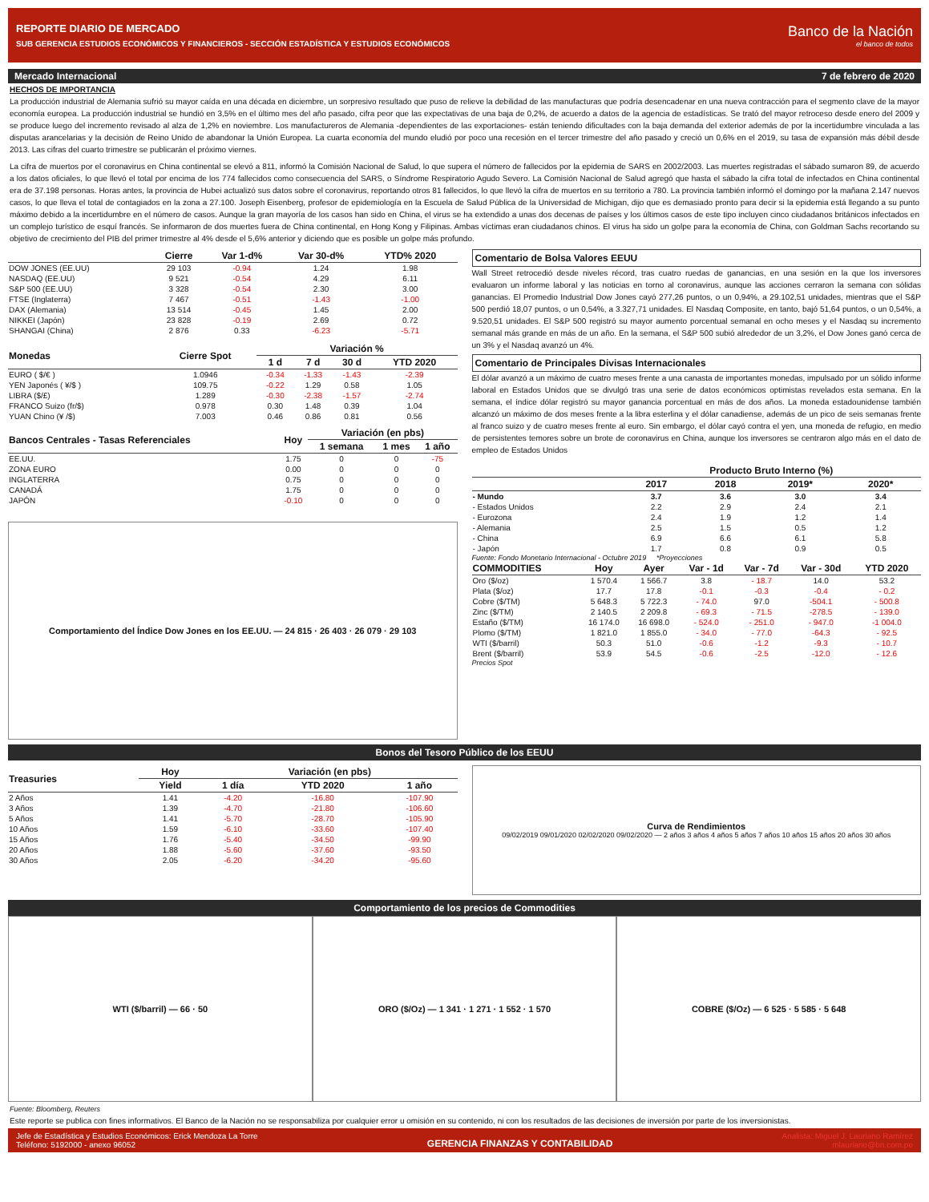REPORTE DIARIO DE MERCADO
SUB GERENCIA ESTUDIOS ECONÓMICOS Y FINANCIEROS - SECCIÓN ESTADÍSTICA Y ESTUDIOS ECONÓMICOS
Banco de la Nación
el banco de todos
Mercado Internacional 7 de febrero de 2020
HECHOS DE IMPORTANCIA
La producción industrial de Alemania sufrió su mayor caída en una década en diciembre, un sorpresivo resultado que puso de relieve la debilidad de las manufacturas que podría desencadenar en una nueva contracción para el segmento clave de la mayor economía europea. La producción industrial se hundió en 3,5% en el último mes del año pasado, cifra peor que las expectativas de una baja de 0,2%, de acuerdo a datos de la agencia de estadísticas. Se trató del mayor retroceso desde enero del 2009 y se produce luego del incremento revisado al alza de 1,2% en noviembre. Los manufactureros de Alemania -dependientes de las exportaciones- están teniendo dificultades con la baja demanda del exterior además de por la incertidumbre vinculada a las disputas arancelarias y la decisión de Reino Unido de abandonar la Unión Europea. La cuarta economía del mundo eludió por poco una recesión en el tercer trimestre del año pasado y creció un 0,6% en el 2019, su tasa de expansión más débil desde 2013. Las cifras del cuarto trimestre se publicarán el próximo viernes.
La cifra de muertos por el coronavirus en China continental se elevó a 811, informó la Comisión Nacional de Salud, lo que supera el número de fallecidos por la epidemia de SARS en 2002/2003. Las muertes registradas el sábado sumaron 89, de acuerdo a los datos oficiales, lo que llevó el total por encima de los 774 fallecidos como consecuencia del SARS, o Síndrome Respiratorio Agudo Severo. La Comisión Nacional de Salud agregó que hasta el sábado la cifra total de infectados en China continental era de 37.198 personas. Horas antes, la provincia de Hubei actualizó sus datos sobre el coronavirus, reportando otros 81 fallecidos, lo que llevó la cifra de muertos en su territorio a 780. La provincia también informó el domingo por la mañana 2.147 nuevos casos, lo que lleva el total de contagiados en la zona a 27.100. Joseph Eisenberg, profesor de epidemiología en la Escuela de Salud Pública de la Universidad de Michigan, dijo que es demasiado pronto para decir si la epidemia está llegando a su punto máximo debido a la incertidumbre en el número de casos. Aunque la gran mayoría de los casos han sido en China, el virus se ha extendido a unas dos decenas de países y los últimos casos de este tipo incluyen cinco ciudadanos británicos infectados en un complejo turístico de esquí francés. Se informaron de dos muertes fuera de China continental, en Hong Kong y Filipinas. Ambas víctimas eran ciudadanos chinos. El virus ha sido un golpe para la economía de China, con Goldman Sachs recortando su objetivo de crecimiento del PIB del primer trimestre al 4% desde el 5,6% anterior y diciendo que es posible un golpe más profundo.
| | Cierre | Var 1-d% | Var 30-d% | YTD% 2020 |
| --- | --- | --- | --- | --- |
| DOW JONES (EE.UU) | 29 103 | -0.94 | 1.24 | 1.98 |
| NASDAQ (EE.UU) | 9 521 | -0.54 | 4.29 | 6.11 |
| S&P 500 (EE.UU) | 3 328 | -0.54 | 2.30 | 3.00 |
| FTSE (Inglaterra) | 7 467 | -0.51 | -1.43 | -1.00 |
| DAX (Alemania) | 13 514 | -0.45 | 1.45 | 2.00 |
| NIKKEI (Japón) | 23 828 | -0.19 | 2.69 | 0.72 |
| SHANGAI (China) | 2 876 | 0.33 | -6.23 | -5.71 |
| Monedas | Cierre Spot | Variación % | | | |
| --- | --- | --- | --- | --- | --- |
| | | 1 d | 7 d | 30 d | YTD 2020 |
| EURO ( $/€ ) | 1.0946 | -0.34 | -1.33 | -1.43 | -2.39 |
| YEN Japonés ( ¥/$ ) | 109.75 | -0.22 | 1.29 | 0.58 | 1.05 |
| LIBRA ($/£) | 1.289 | -0.30 | -2.38 | -1.57 | -2.74 |
| FRANCO Suizo (fr/$) | 0.978 | 0.30 | 1.48 | 0.39 | 1.04 |
| YUAN Chino (¥ /$) | 7.003 | 0.46 | 0.86 | 0.81 | 0.56 |
| Bancos Centrales - Tasas Referenciales | Hoy | Variación (en pbs) | | |
| --- | --- | --- | --- | --- |
| | | 1 semana | 1 mes | 1 año |
| EE.UU. | 1.75 | 0 | 0 | -75 |
| ZONA EURO | 0.00 | 0 | 0 | 0 |
| INGLATERRA | 0.75 | 0 | 0 | 0 |
| CANADÁ | 1.75 | 0 | 0 | 0 |
| JAPÓN | -0.10 | 0 | 0 | 0 |
Comportamiento del Índice Dow Jones en los EE.UU. — 24 815 · 26 403 · 26 079 · 29 103
Comentario de Bolsa Valores EEUU
Wall Street retrocedió desde niveles récord, tras cuatro ruedas de ganancias, en una sesión en la que los inversores evaluaron un informe laboral y las noticias en torno al coronavirus, aunque las acciones cerraron la semana con sólidas ganancias. El Promedio Industrial Dow Jones cayó 277,26 puntos, o un 0,94%, a 29.102,51 unidades, mientras que el S&P 500 perdió 18,07 puntos, o un 0,54%, a 3.327,71 unidades. El Nasdaq Composite, en tanto, bajó 51,64 puntos, o un 0,54%, a 9.520,51 unidades. El S&P 500 registró su mayor aumento porcentual semanal en ocho meses y el Nasdaq su incremento semanal más grande en más de un año. En la semana, el S&P 500 subió alrededor de un 3,2%, el Dow Jones ganó cerca de un 3% y el Nasdaq avanzó un 4%.
Comentario de Principales Divisas Internacionales
El dólar avanzó a un máximo de cuatro meses frente a una canasta de importantes monedas, impulsado por un sólido informe laboral en Estados Unidos que se divulgó tras una serie de datos económicos optimistas revelados esta semana. En la semana, el índice dólar registró su mayor ganancia porcentual en más de dos años. La moneda estadounidense también alcanzó un máximo de dos meses frente a la libra esterlina y el dólar canadiense, además de un pico de seis semanas frente al franco suizo y de cuatro meses frente al euro. Sin embargo, el dólar cayó contra el yen, una moneda de refugio, en medio de persistentes temores sobre un brote de coronavirus en China, aunque los inversores se centraron algo más en el dato de empleo de Estados Unidos
| | Producto Bruto Interno (%) | | | |
| --- | --- | --- | --- | --- |
| | 2017 | 2018 | 2019* | 2020* |
| - Mundo | 3.7 | 3.6 | 3.0 | 3.4 |
| - Estados Unidos | 2.2 | 2.9 | 2.4 | 2.1 |
| - Eurozona | 2.4 | 1.9 | 1.2 | 1.4 |
| - Alemania | 2.5 | 1.5 | 0.5 | 1.2 |
| - China | 6.9 | 6.6 | 6.1 | 5.8 |
| - Japón | 1.7 | 0.8 | 0.9 | 0.5 |
Fuente: Fondo Monetario Internacional - Octubre 2019 *Proyecciones
| COMMODITIES | Hoy | Ayer | Var - 1d | Var - 7d | Var - 30d | YTD 2020 |
| --- | --- | --- | --- | --- | --- | --- |
| Oro ($/oz) | 1 570.4 | 1 566.7 | 3.8 | - 18.7 | 14.0 | 53.2 |
| Plata ($/oz) | 17.7 | 17.8 | -0.1 | -0.3 | -0.4 | - 0.2 |
| Cobre ($/TM) | 5 648.3 | 5 722.3 | - 74.0 | 97.0 | -504.1 | - 500.8 |
| Zinc ($/TM) | 2 140.5 | 2 209.8 | - 69.3 | - 71.5 | -278.5 | - 139.0 |
| Estaño ($/TM) | 16 174.0 | 16 698.0 | - 524.0 | - 251.0 | - 947.0 | -1 004.0 |
| Plomo ($/TM) | 1 821.0 | 1 855.0 | - 34.0 | - 77.0 | -64.3 | - 92.5 |
| WTI ($/barril) | 50.3 | 51.0 | -0.6 | -1.2 | -9.3 | - 10.7 |
| Brent ($/barril) | 53.9 | 54.5 | -0.6 | -2.5 | -12.0 | - 12.6 |
Precios Spot
Bonos del Tesoro Público de los EEUU
| Treasuries | Hoy | Variación (en pbs) | | |
| --- | --- | --- | --- | --- |
| | Yield | 1 día | YTD 2020 | 1 año |
| 2 Años | 1.41 | -4.20 | -16.80 | -107.90 |
| 3 Años | 1.39 | -4.70 | -21.80 | -106.60 |
| 5 Años | 1.41 | -5.70 | -28.70 | -105.90 |
| 10 Años | 1.59 | -6.10 | -33.60 | -107.40 |
| 15 Años | 1.76 | -5.40 | -34.50 | -99.90 |
| 20 Años | 1.88 | -5.60 | -37.60 | -93.50 |
| 30 Años | 2.05 | -6.20 | -34.20 | -95.60 |
Curva de Rendimientos
09/02/2019 09/01/2020 02/02/2020 09/02/2020 — 2 años 3 años 4 años 5 años 7 años 10 años 15 años 20 años 30 años
Comportamiento de los precios de Commodities
WTI ($/barril) — 66 · 50 ORO ($/Oz) — 1 341 · 1 271 · 1 552 · 1 570
COBRE ($/Oz) — 6 525 · 5 585 · 5 648
Fuente: Bloomberg, Reuters
Este reporte se publica con fines informativos. El Banco de la Nación no se responsabiliza por cualquier error u omisión en su contenido, ni con los resultados de las decisiones de inversión por parte de los inversionistas.
Jefe de Estadística y Estudios Económicos: Erick Mendoza La Torre
Teléfono: 5192000 - anexo 96052
GERENCIA FINANZAS Y CONTABILIDAD
Analista: Miguel J. Lauriano Ramírez
mlauriano@bn.com.pe